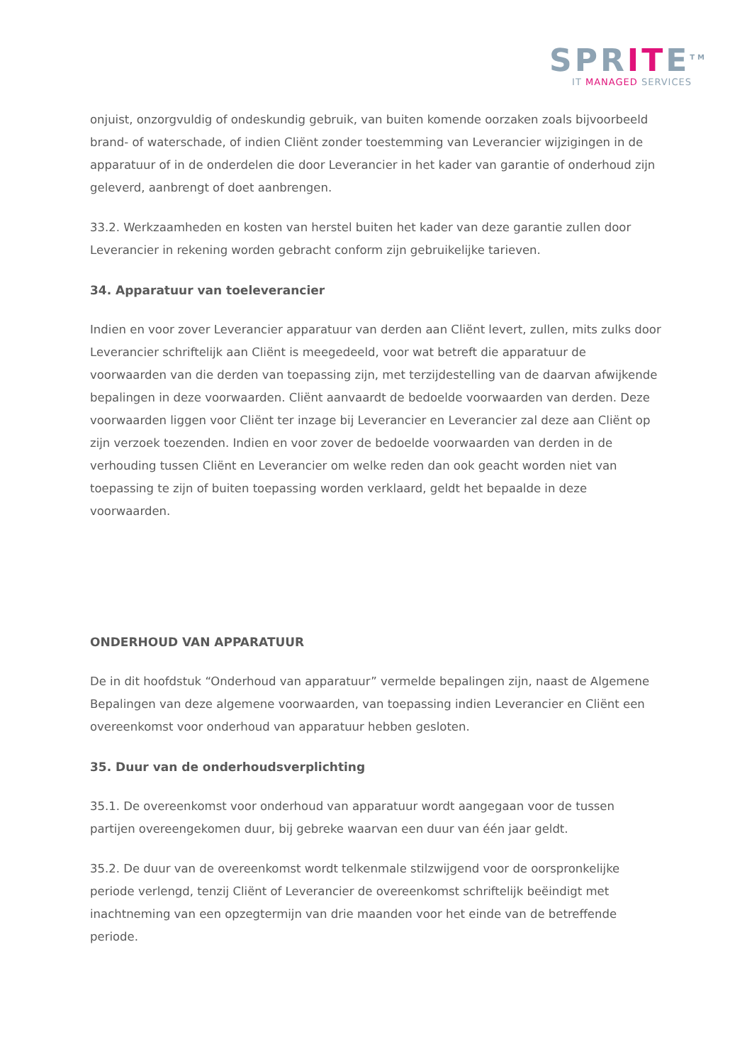SPRITE<sup>TM</sup>
IT MANAGED SERVICES
onjuist, onzorgvuldig of ondeskundig gebruik, van buiten komende oorzaken zoals bijvoorbeeld brand- of waterschade, of indien Cliënt zonder toestemming van Leverancier wijzigingen in de apparatuur of in de onderdelen die door Leverancier in het kader van garantie of onderhoud zijn geleverd, aanbrengt of doet aanbrengen.
33.2. Werkzaamheden en kosten van herstel buiten het kader van deze garantie zullen door Leverancier in rekening worden gebracht conform zijn gebruikelijke tarieven.
34. Apparatuur van toeleverancier
Indien en voor zover Leverancier apparatuur van derden aan Cliënt levert, zullen, mits zulks door Leverancier schriftelijk aan Cliënt is meegedeeld, voor wat betreft die apparatuur de voorwaarden van die derden van toepassing zijn, met terzijdestelling van de daarvan afwijkende bepalingen in deze voorwaarden. Cliënt aanvaardt de bedoelde voorwaarden van derden. Deze voorwaarden liggen voor Cliënt ter inzage bij Leverancier en Leverancier zal deze aan Cliënt op zijn verzoek toezenden. Indien en voor zover de bedoelde voorwaarden van derden in de verhouding tussen Cliënt en Leverancier om welke reden dan ook geacht worden niet van toepassing te zijn of buiten toepassing worden verklaard, geldt het bepaalde in deze voorwaarden.
ONDERHOUD VAN APPARATUUR
De in dit hoofdstuk “Onderhoud van apparatuur” vermelde bepalingen zijn, naast de Algemene Bepalingen van deze algemene voorwaarden, van toepassing indien Leverancier en Cliënt een overeenkomst voor onderhoud van apparatuur hebben gesloten.
35. Duur van de onderhoudsverplichting
35.1. De overeenkomst voor onderhoud van apparatuur wordt aangegaan voor de tussen partijen overeengekomen duur, bij gebreke waarvan een duur van één jaar geldt.
35.2. De duur van de overeenkomst wordt telkenmale stilzwijgend voor de oorspronkelijke periode verlengd, tenzij Cliënt of Leverancier de overeenkomst schriftelijk beëindigt met inachtneming van een opzegtermijn van drie maanden voor het einde van de betreffende periode.